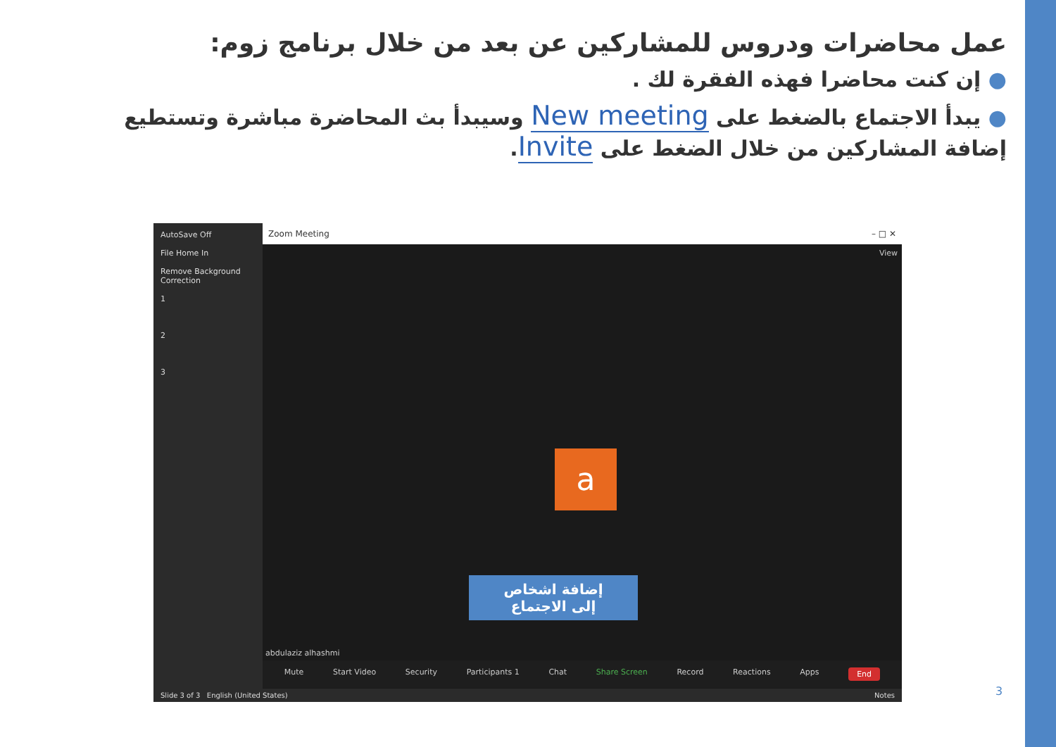عمل محاضرات ودروس للمشاركين عن بعد من خلال برنامج زوم:
● إن كنت محاضرا فهذه الفقرة لك .
● يبدأ الاجتماع بالضغط على New meeting وسيبدأ بث المحاضرة مباشرة وتستطيع إضافة المشاركين من خلال الضغط على Invite.
AutoSave Off
File Home In
Remove Background Correction
1
2
3
Zoom Meeting – □ ✕
View
a
إضافة اشخاص
إلى الاجتماع
abdulaziz alhashmi
Mute Start Video Security Participants 1 Chat Share Screen Record Reactions Apps End
Slide 3 of 3 English (United States) Notes
3